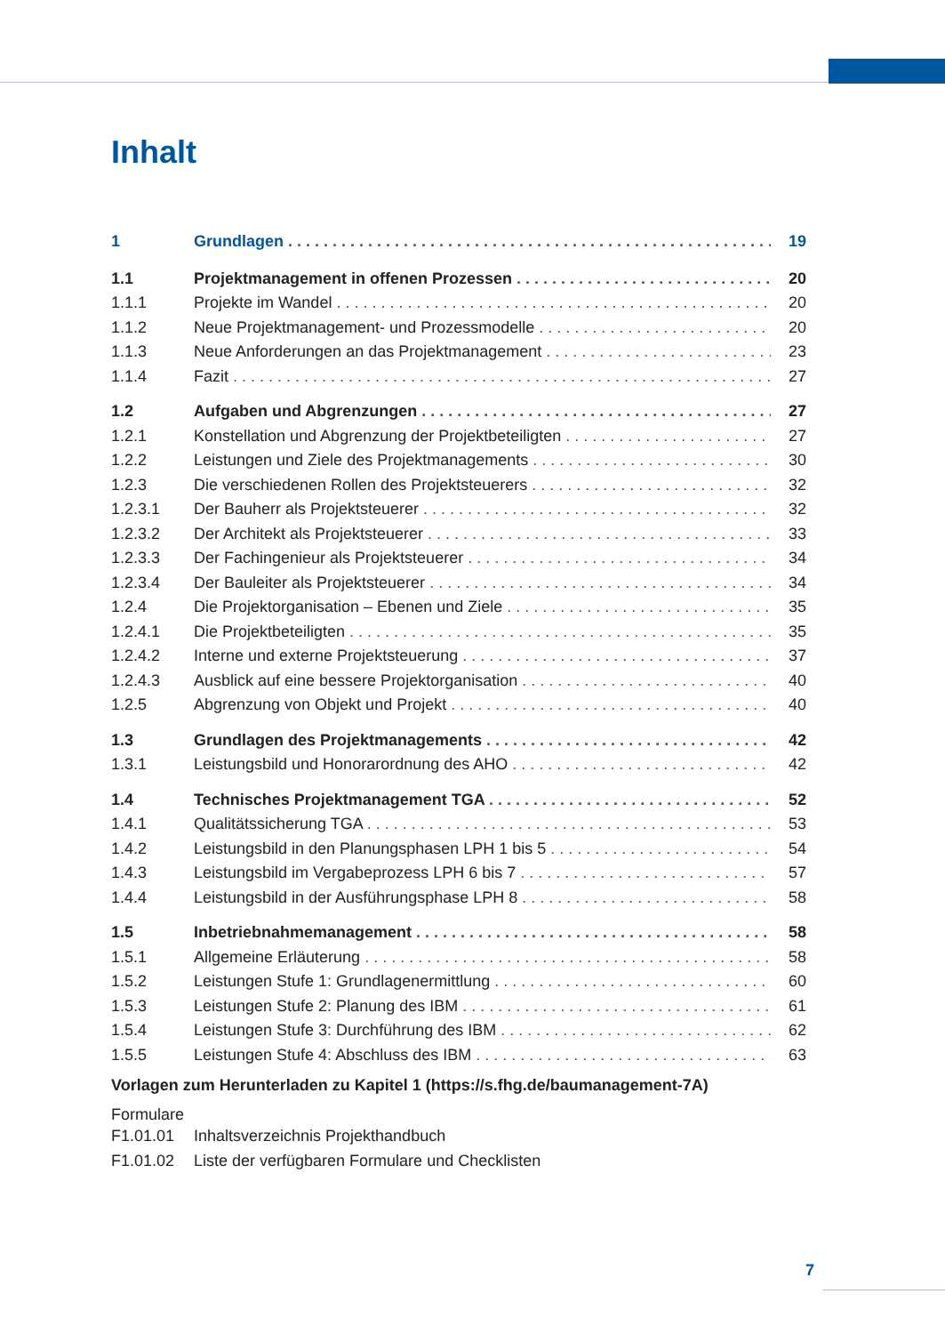Inhalt
1 Grundlagen 19
1.1 Projektmanagement in offenen Prozessen 20
1.1.1 Projekte im Wandel 20
1.1.2 Neue Projektmanagement- und Prozessmodelle 20
1.1.3 Neue Anforderungen an das Projektmanagement 23
1.1.4 Fazit 27
1.2 Aufgaben und Abgrenzungen 27
1.2.1 Konstellation und Abgrenzung der Projektbeteiligten 27
1.2.2 Leistungen und Ziele des Projektmanagements 30
1.2.3 Die verschiedenen Rollen des Projektsteuerers 32
1.2.3.1 Der Bauherr als Projektsteuerer 32
1.2.3.2 Der Architekt als Projektsteuerer 33
1.2.3.3 Der Fachingenieur als Projektsteuerer 34
1.2.3.4 Der Bauleiter als Projektsteuerer 34
1.2.4 Die Projektorganisation – Ebenen und Ziele 35
1.2.4.1 Die Projektbeteiligten 35
1.2.4.2 Interne und externe Projektsteuerung 37
1.2.4.3 Ausblick auf eine bessere Projektorganisation 40
1.2.5 Abgrenzung von Objekt und Projekt 40
1.3 Grundlagen des Projektmanagements 42
1.3.1 Leistungsbild und Honorarordnung des AHO 42
1.4 Technisches Projektmanagement TGA 52
1.4.1 Qualitätssicherung TGA 53
1.4.2 Leistungsbild in den Planungsphasen LPH 1 bis 5 54
1.4.3 Leistungsbild im Vergabeprozess LPH 6 bis 7 57
1.4.4 Leistungsbild in der Ausführungsphase LPH 8 58
1.5 Inbetriebnahmemanagement 58
1.5.1 Allgemeine Erläuterung 58
1.5.2 Leistungen Stufe 1: Grundlagenermittlung 60
1.5.3 Leistungen Stufe 2: Planung des IBM 61
1.5.4 Leistungen Stufe 3: Durchführung des IBM 62
1.5.5 Leistungen Stufe 4: Abschluss des IBM 63
Vorlagen zum Herunterladen zu Kapitel 1 (https://s.fhg.de/baumanagement-7A)
Formulare
F1.01.01 Inhaltsverzeichnis Projekthandbuch
F1.01.02 Liste der verfügbaren Formulare und Checklisten
7